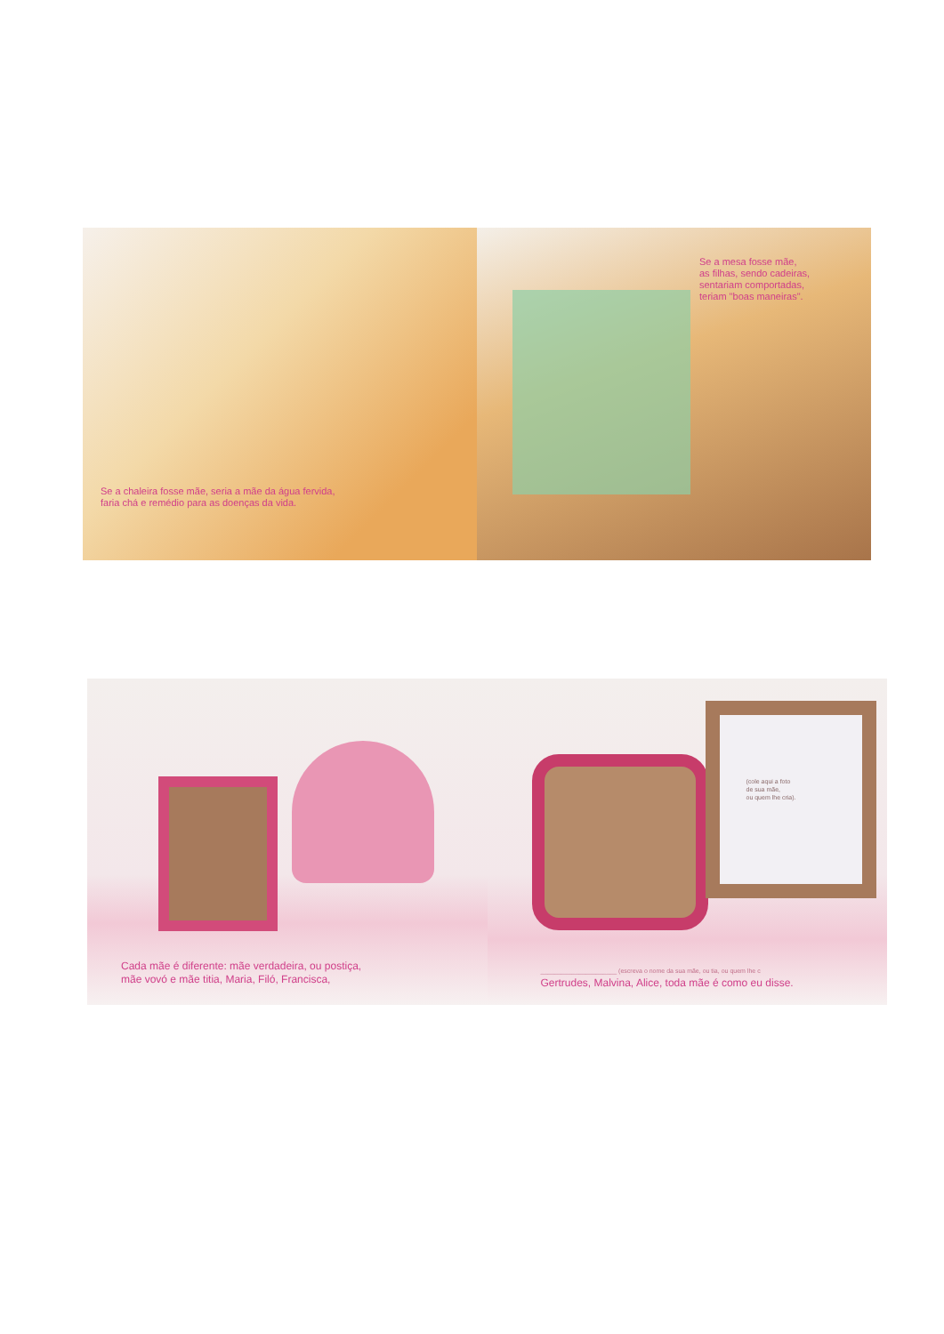Se a chaleira fosse mãe, seria a mãe da água fervida,
faria chá e remédio para as doenças da vida.
Se a mesa fosse mãe,
as filhas, sendo cadeiras,
sentariam comportadas,
teriam "boas maneiras".
Cada mãe é diferente: mãe verdadeira, ou postiça,
mãe vovó e mãe titia, Maria, Filó, Francisca,
(cole aqui a foto
de sua mãe,
ou quem lhe cria).
______________________ (escreva o nome da sua mãe, ou tia, ou quem lhe c
Gertrudes, Malvina, Alice, toda mãe é como eu disse.